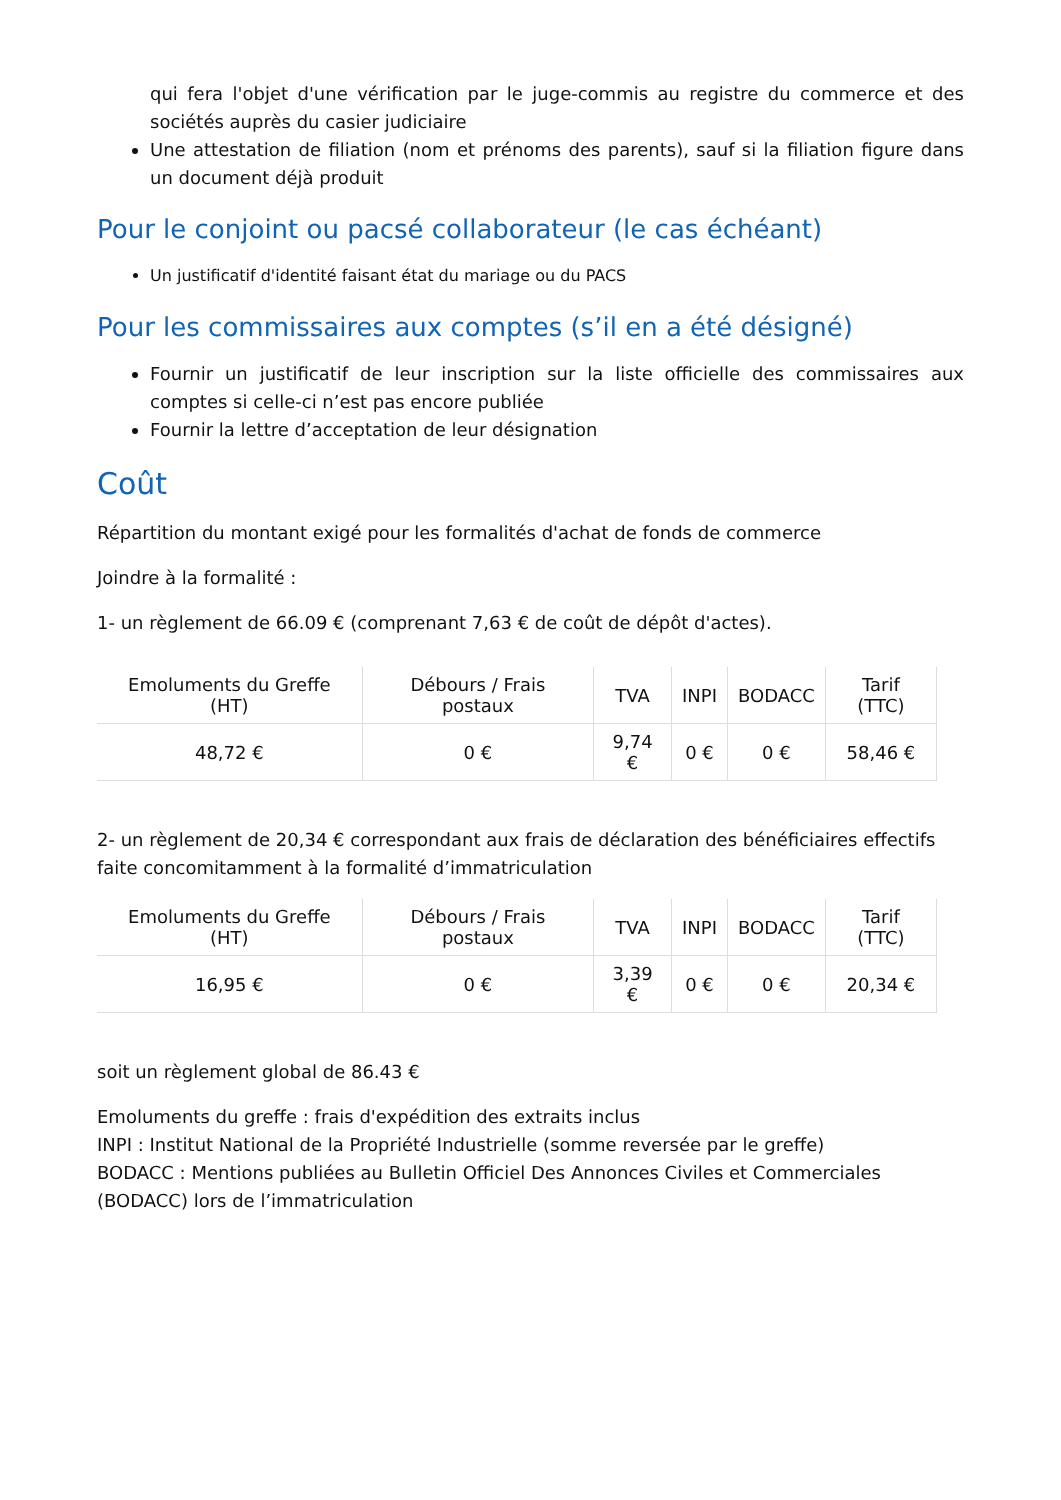qui fera l'objet d'une vérification par le juge-commis au registre du commerce et des sociétés auprès du casier judiciaire
Une attestation de filiation (nom et prénoms des parents), sauf si la filiation figure dans un document déjà produit
Pour le conjoint ou pacsé collaborateur (le cas échéant)
Un justificatif d'identité faisant état du mariage ou du PACS
Pour les commissaires aux comptes (s’il en a été désigné)
Fournir un justificatif de leur inscription sur la liste officielle des commissaires aux comptes si celle-ci n’est pas encore publiée
Fournir la lettre d’acceptation de leur désignation
Coût
Répartition du montant exigé pour les formalités d'achat de fonds de commerce
Joindre à la formalité :
1- un règlement de 66.09 € (comprenant 7,63 € de coût de dépôt d'actes).
| Emoluments du Greffe (HT) | Débours / Frais postaux | TVA | INPI | BODACC | Tarif (TTC) |
| --- | --- | --- | --- | --- | --- |
| 48,72 € | 0 € | 9,74 € | 0 € | 0 € | 58,46 € |
2- un règlement de 20,34 € correspondant aux frais de déclaration des bénéficiaires effectifs faite concomitamment à la formalité d’immatriculation
| Emoluments du Greffe (HT) | Débours / Frais postaux | TVA | INPI | BODACC | Tarif (TTC) |
| --- | --- | --- | --- | --- | --- |
| 16,95 € | 0 € | 3,39 € | 0 € | 0 € | 20,34 € |
soit un règlement global de 86.43 €
Emoluments du greffe : frais d'expédition des extraits inclus
INPI : Institut National de la Propriété Industrielle (somme reversée par le greffe)
BODACC : Mentions publiées au Bulletin Officiel Des Annonces Civiles et Commerciales (BODACC) lors de l’immatriculation